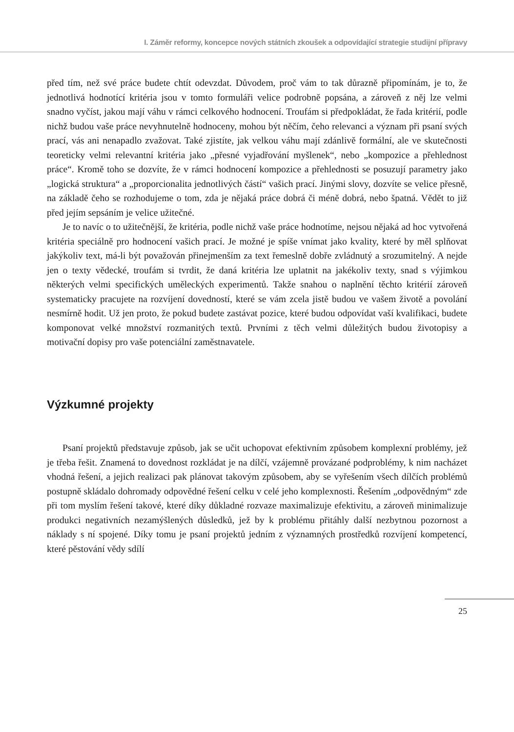I. Záměr reformy, koncepce nových státních zkoušek a odpovídající strategie studijní přípravy
před tím, než své práce budete chtít odevzdat. Důvodem, proč vám to tak důrazně připomínám, je to, že jednotlivá hodnotící kritéria jsou v tomto formuláři velice podrobně popsána, a zároveň z něj lze velmi snadno vyčíst, jakou mají váhu v rámci celkového hodnocení. Troufám si předpokládat, že řada kritérií, podle nichž budou vaše práce nevyhnutelně hodnoceny, mohou být něčím, čeho relevanci a význam při psaní svých prací, vás ani nenapadlo zvažovat. Také zjistíte, jak velkou váhu mají zdánlivě formální, ale ve skutečnosti teoreticky velmi relevantní kritéria jako „přesné vyjadřování myšlenek“, nebo „kompozice a přehlednost práce“. Kromě toho se dozvíte, že v rámci hodnocení kompozice a přehlednosti se posuzují parametry jako „logická struktura“ a „proporcionalita jednotlivých částí“ vašich prací. Jinými slovy, dozvíte se velice přesně, na základě čeho se rozhodujeme o tom, zda je nějaká práce dobrá či méně dobrá, nebo špatná. Vědět to již před jejím sepsáním je velice užitečné.
Je to navíc o to užitečnější, že kritéria, podle nichž vaše práce hodnotíme, nejsou nějaká ad hoc vytvořená kritéria speciálně pro hodnocení vašich prací. Je možné je spíše vnímat jako kvality, které by měl splňovat jakýkoliv text, má-li být považován přinejmenším za text řemeslně dobře zvládnutý a srozumitelný. A nejde jen o texty vědecké, troufám si tvrdit, že daná kritéria lze uplatnit na jakékoliv texty, snad s výjimkou některých velmi specifických uměleckých experimentů. Takže snahou o naplnění těchto kritérií zároveň systematicky pracujete na rozvíjení dovedností, které se vám zcela jistě budou ve vašem životě a povolání nesmírně hodit. Už jen proto, že pokud budete zastávat pozice, které budou odpovídat vaší kvalifikaci, budete komponovat velké množství rozmanitých textů. Prvními z těch velmi důležitých budou životopisy a motivační dopisy pro vaše potenciální zaměstnavatele.
Výzkumné projekty
Psaní projektů představuje způsob, jak se učit uchopovat efektivním způsobem komplexní problémy, jež je třeba řešit. Znamená to dovednost rozkládat je na dílčí, vzájemně provázané podproblémy, k nim nacházet vhodná řešení, a jejich realizaci pak plánovat takovým způsobem, aby se vyřešením všech dílčích problémů postupně skládalo dohromady odpovědné řešení celku v celé jeho komplexnosti. Řešením „odpovědným“ zde při tom myslím řešení takové, které díky důkladné rozvaze maximalizuje efektivitu, a zároveň minimalizuje produkci negativních nezamýšlených důsledků, jež by k problému přitáhly další nezbytnou pozornost a náklady s ní spojené. Díky tomu je psaní projektů jedním z významných prostředků rozvíjení kompetencí, které pěstování vědy sdílí
25